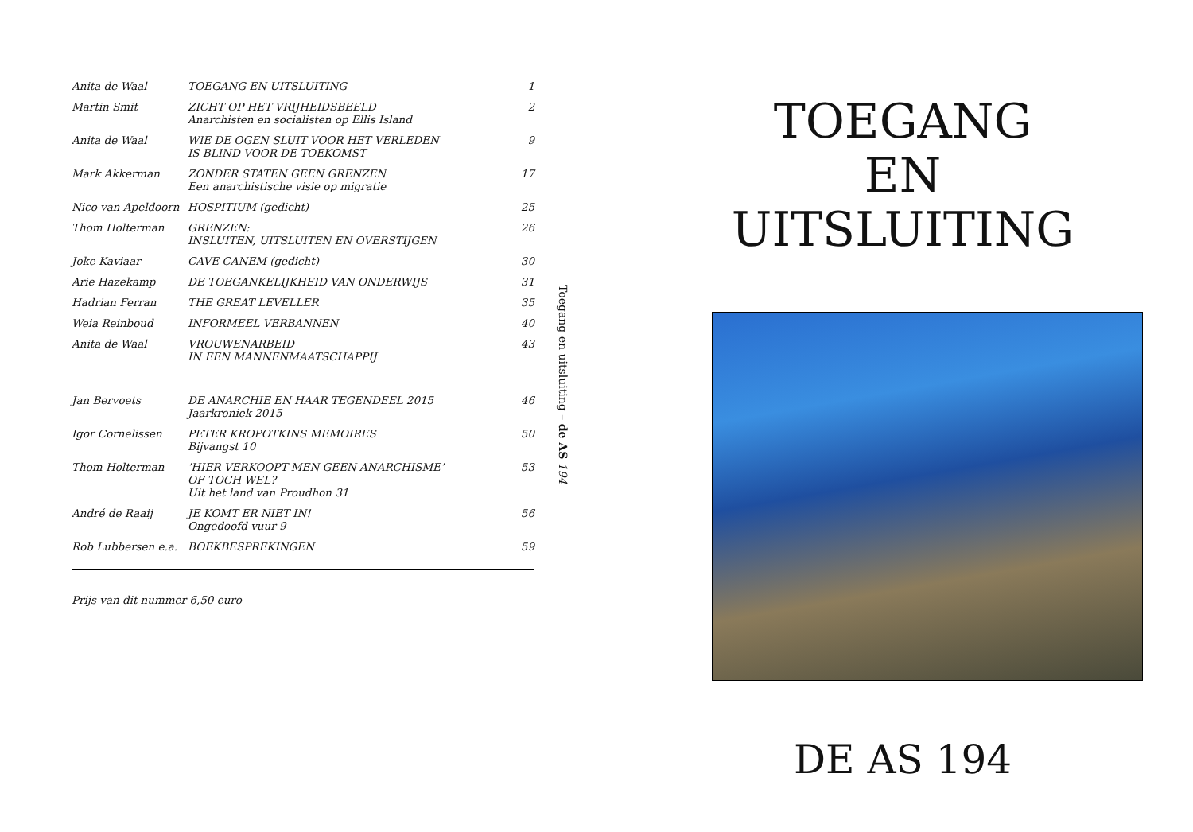| Anita de Waal | TOEGANG EN UITSLUITING | 1 |
| Martin Smit | ZICHT OP HET VRIJHEIDSBEELD Anarchisten en socialisten op Ellis Island | 2 |
| Anita de Waal | WIE DE OGEN SLUIT VOOR HET VERLEDEN IS BLIND VOOR DE TOEKOMST | 9 |
| Mark Akkerman | ZONDER STATEN GEEN GRENZEN Een anarchistische visie op migratie | 17 |
| Nico van Apeldoorn | HOSPITIUM (gedicht) | 25 |
| Thom Holterman | GRENZEN: INSLUITEN, UITSLUITEN EN OVERSTIJGEN | 26 |
| Joke Kaviaar | CAVE CANEM (gedicht) | 30 |
| Arie Hazekamp | DE TOEGANKELIJKHEID VAN ONDERWIJS | 31 |
| Hadrian Ferran | THE GREAT LEVELLER | 35 |
| Weia Reinboud | INFORMEEL VERBANNEN | 40 |
| Anita de Waal | VROUWENARBEID IN EEN MANNENMAATSCHAPPIJ | 43 |
| Jan Bervoets | DE ANARCHIE EN HAAR TEGENDEEL 2015 Jaarkroniek 2015 | 46 |
| Igor Cornelissen | PETER KROPOTKINS MEMOIRES Bijvangst 10 | 50 |
| Thom Holterman | ’HIER VERKOOPT MEN GEEN ANARCHISME’ OF TOCH WEL? Uit het land van Proudhon 31 | 53 |
| André de Raaij | JE KOMT ER NIET IN! Ongedoofd vuur 9 | 56 |
| Rob Lubbersen e.a. | BOEKBESPREKINGEN | 59 |
Prijs van dit nummer 6,50 euro
Toegang en uitsluiting – de AS 194
TOEGANG
EN
UITSLUITING
DE AS 194